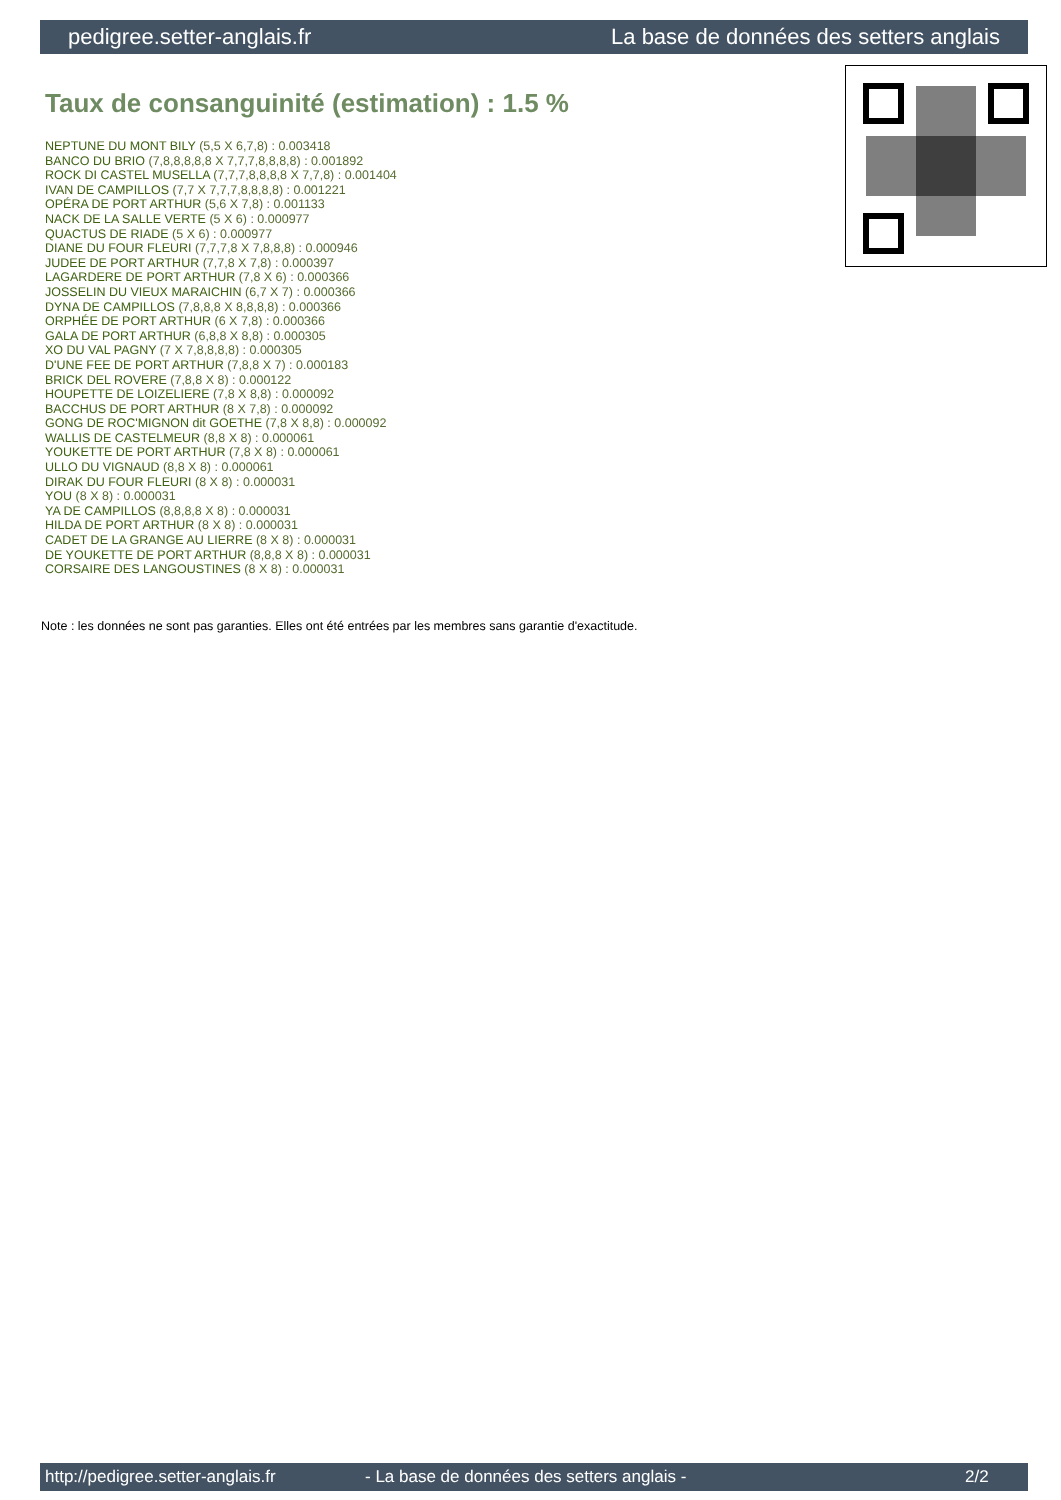pedigree.setter-anglais.fr La base de données des setters anglais
Taux de consanguinité (estimation) : 1.5 %
NEPTUNE DU MONT BILY (5,5 X 6,7,8) : 0.003418
BANCO DU BRIO (7,8,8,8,8,8 X 7,7,7,8,8,8,8) : 0.001892
ROCK DI CASTEL MUSELLA (7,7,7,8,8,8,8 X 7,7,8) : 0.001404
IVAN DE CAMPILLOS (7,7 X 7,7,7,8,8,8,8) : 0.001221
OPÉRA DE PORT ARTHUR (5,6 X 7,8) : 0.001133
NACK DE LA SALLE VERTE (5 X 6) : 0.000977
QUACTUS DE RIADE (5 X 6) : 0.000977
DIANE DU FOUR FLEURI (7,7,7,8 X 7,8,8,8) : 0.000946
JUDEE DE PORT ARTHUR (7,7,8 X 7,8) : 0.000397
LAGARDERE DE PORT ARTHUR (7,8 X 6) : 0.000366
JOSSELIN DU VIEUX MARAICHIN (6,7 X 7) : 0.000366
DYNA DE CAMPILLOS (7,8,8,8 X 8,8,8,8) : 0.000366
ORPHÉE DE PORT ARTHUR (6 X 7,8) : 0.000366
GALA DE PORT ARTHUR (6,8,8 X 8,8) : 0.000305
XO DU VAL PAGNY (7 X 7,8,8,8,8) : 0.000305
D'UNE FEE DE PORT ARTHUR (7,8,8 X 7) : 0.000183
BRICK DEL ROVERE (7,8,8 X 8) : 0.000122
HOUPETTE DE LOIZELIERE (7,8 X 8,8) : 0.000092
BACCHUS DE PORT ARTHUR (8 X 7,8) : 0.000092
GONG DE ROC'MIGNON dit GOETHE (7,8 X 8,8) : 0.000092
WALLIS DE CASTELMEUR (8,8 X 8) : 0.000061
YOUKETTE DE PORT ARTHUR (7,8 X 8) : 0.000061
ULLO DU VIGNAUD (8,8 X 8) : 0.000061
DIRAK DU FOUR FLEURI (8 X 8) : 0.000031
YOU (8 X 8) : 0.000031
YA DE CAMPILLOS (8,8,8,8 X 8) : 0.000031
HILDA DE PORT ARTHUR (8 X 8) : 0.000031
CADET DE LA GRANGE AU LIERRE (8 X 8) : 0.000031
DE YOUKETTE DE PORT ARTHUR (8,8,8 X 8) : 0.000031
CORSAIRE DES LANGOUSTINES (8 X 8) : 0.000031
Note : les données ne sont pas garanties. Elles ont été entrées par les membres sans garantie d'exactitude.
http://pedigree.setter-anglais.fr - La base de données des setters anglais - 2/2